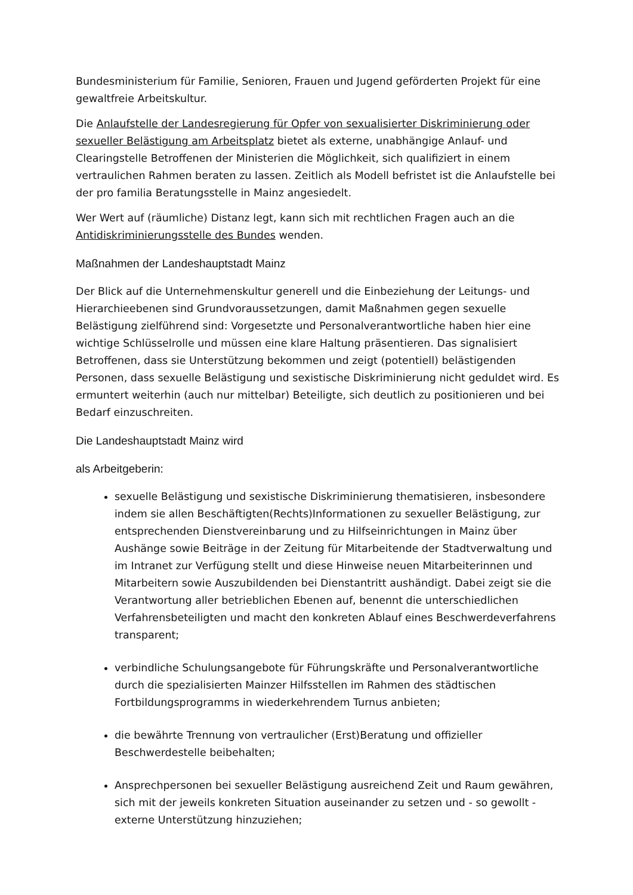Bundesministerium für Familie, Senioren, Frauen und Jugend geförderten Projekt für eine gewaltfreie Arbeitskultur.
Die Anlaufstelle der Landesregierung für Opfer von sexualisierter Diskriminierung oder sexueller Belästigung am Arbeitsplatz bietet als externe, unabhängige Anlauf- und Clearingstelle Betroffenen der Ministerien die Möglichkeit, sich qualifiziert in einem vertraulichen Rahmen beraten zu lassen. Zeitlich als Modell befristet ist die Anlaufstelle bei der pro familia Beratungsstelle in Mainz angesiedelt.
Wer Wert auf (räumliche) Distanz legt, kann sich mit rechtlichen Fragen auch an die Antidiskriminierungsstelle des Bundes wenden.
Maßnahmen der Landeshauptstadt Mainz
Der Blick auf die Unternehmenskultur generell und die Einbeziehung der Leitungs- und Hierarchieebenen sind Grundvoraussetzungen, damit Maßnahmen gegen sexuelle Belästigung zielführend sind: Vorgesetzte und Personalverantwortliche haben hier eine wichtige Schlüsselrolle und müssen eine klare Haltung präsentieren. Das signalisiert Betroffenen, dass sie Unterstützung bekommen und zeigt (potentiell) belästigenden Personen, dass sexuelle Belästigung und sexistische Diskriminierung nicht geduldet wird. Es ermuntert weiterhin (auch nur mittelbar) Beteiligte, sich deutlich zu positionieren und bei Bedarf einzuschreiten.
Die Landeshauptstadt Mainz wird
als Arbeitgeberin:
sexuelle Belästigung und sexistische Diskriminierung thematisieren, insbesondere indem sie allen Beschäftigten(Rechts)Informationen zu sexueller Belästigung, zur entsprechenden Dienstvereinbarung und zu Hilfseinrichtungen in Mainz über Aushänge sowie Beiträge in der Zeitung für Mitarbeitende der Stadtverwaltung und im Intranet zur Verfügung stellt und diese Hinweise neuen Mitarbeiterinnen und Mitarbeitern sowie Auszubildenden bei Dienstantritt aushändigt. Dabei zeigt sie die Verantwortung aller betrieblichen Ebenen auf, benennt die unterschiedlichen Verfahrensbeteiligten und macht den konkreten Ablauf eines Beschwerdeverfahrens transparent;
verbindliche Schulungsangebote für Führungskräfte und Personalverantwortliche durch die spezialisierten Mainzer Hilfsstellen im Rahmen des städtischen Fortbildungsprogramms in wiederkehrendem Turnus anbieten;
die bewährte Trennung von vertraulicher (Erst)Beratung und offizieller Beschwerdestelle beibehalten;
Ansprechpersonen bei sexueller Belästigung ausreichend Zeit und Raum gewähren, sich mit der jeweils konkreten Situation auseinander zu setzen und - so gewollt - externe Unterstützung hinzuziehen;